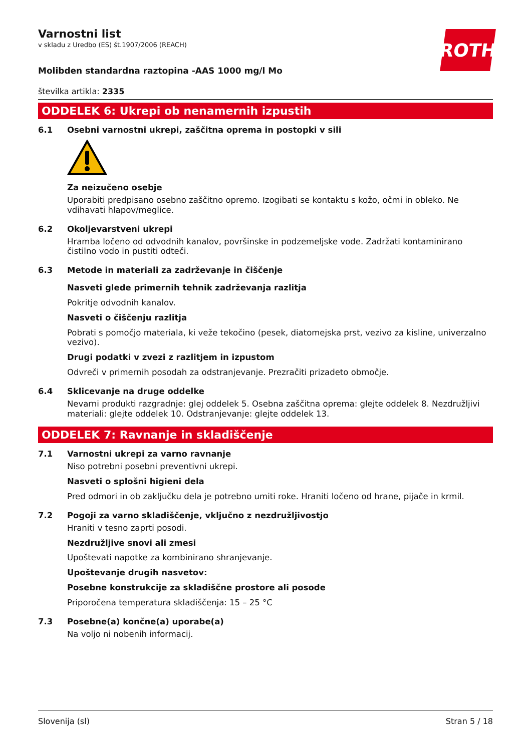Varnostni list
v skladu z Uredbo (ES) št.1907/2006 (REACH)
ROTH
Molibden standardna raztopina -AAS 1000 mg/l Mo
številka artikla: 2335
ODDELEK 6: Ukrepi ob nenamernih izpustih
6.1 Osebni varnostni ukrepi, zaščitna oprema in postopki v sili
Za neizučeno osebje
Uporabiti predpisano osebno zaščitno opremo. Izogibati se kontaktu s kožo, očmi in obleko. Ne vdihavati hlapov/meglice.
6.2 Okoljevarstveni ukrepi
Hramba ločeno od odvodnih kanalov, površinske in podzemeljske vode. Zadržati kontaminirano čistilno vodo in pustiti odteči.
6.3 Metode in materiali za zadrževanje in čiščenje
Nasveti glede primernih tehnik zadrževanja razlitja
Pokritje odvodnih kanalov.
Nasveti o čiščenju razlitja
Pobrati s pomočjo materiala, ki veže tekočino (pesek, diatomejska prst, vezivo za kisline, univerzalno vezivo).
Drugi podatki v zvezi z razlitjem in izpustom
Odvreči v primernih posodah za odstranjevanje. Prezračiti prizadeto območje.
6.4 Sklicevanje na druge oddelke
Nevarni produkti razgradnje: glej oddelek 5. Osebna zaščitna oprema: glejte oddelek 8. Nezdružljivi materiali: glejte oddelek 10. Odstranjevanje: glejte oddelek 13.
ODDELEK 7: Ravnanje in skladiščenje
7.1 Varnostni ukrepi za varno ravnanje
Niso potrebni posebni preventivni ukrepi.
Nasveti o splošni higieni dela
Pred odmori in ob zaključku dela je potrebno umiti roke. Hraniti ločeno od hrane, pijače in krmil.
7.2 Pogoji za varno skladiščenje, vključno z nezdružljivostjo
Hraniti v tesno zaprti posodi.
Nezdružljive snovi ali zmesi
Upoštevati napotke za kombinirano shranjevanje.
Upoštevanje drugih nasvetov:
Posebne konstrukcije za skladiščne prostore ali posode
Priporočena temperatura skladiščenja: 15 – 25 °C
7.3 Posebne(a) končne(a) uporabe(a)
Na voljo ni nobenih informacij.
Slovenija (sl) Stran 5 / 18